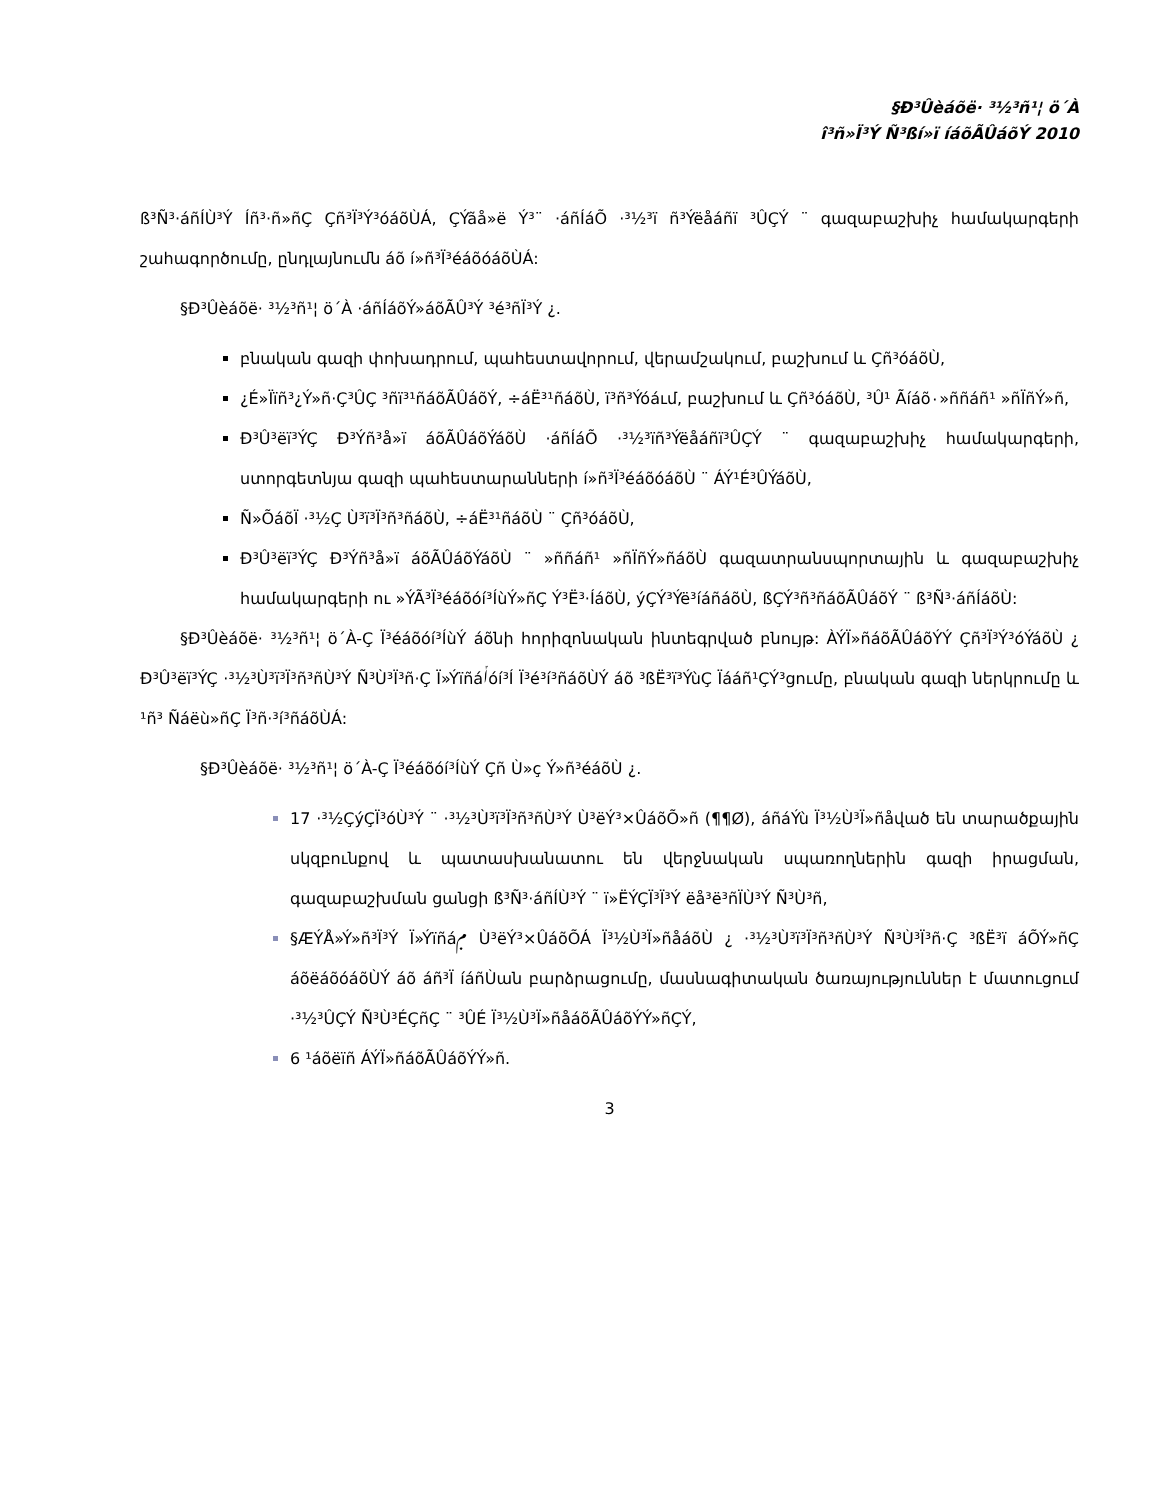§Ð³Ûèáõë· ³½³ñ¹¦ ö´À
î³ñ»Ï³Ý Ñ³ßí»ï íáõÃÛáõÝ 2010
ß³Ñ³·áñÍÙ³Ý Íñ³·ñ»ñÇ Çñ³Ï³Ý³óáõÙÁ, ÇÝãå»ë Ý³¨ ·áñÍáÕ ·³½³ï ñ³Ýëåáñï ³ÛÇÝ ¨ գազաբաշխիչ համակարգերի շահագործումը, ընդլայնումն áõ í»ñ³Ï³éáõóáõÙÁ:
§Ð³Ûèáõë· ³½³ñ¹¦ ö´À ·áñÍáõÝ»áõÃÛ³Ý ³é³ñÏ³Ý ¿.
բնական գազի փոխադրում, պահեստավորում, վերամշակում, բաշխում և Çñ³óáõÙ,
¿É»Ïïñ³¿Ý»ñ·Ç³ÛÇ ³ñï³¹ñáõÃÛáõÝ, ÷áË³¹ñáõÙ, ï³ñ³Ýóáւմ, բաշխում և Çñ³óáõÙ, ³Û¹ Ãíáõ٠»ññáñ¹ »ñÏñÝ»ñ,
Ð³Û³ëï³ÝÇ Ð³Ýñ³å»ï áõÃÛáõÝáõÙ ·áñÍáÕ ·³½³ïñ³Ýëåáñï³ÛÇÝ ¨ գազաբաշխիչ համակարգերի, ստորգետնյա գազի պահեստարանների í»ñ³Ï³éáõóáõÙ ¨ ÁÝ¹É³ÛÝáõÙ,
Ñ»ÕáõÏ ·³½Ç Ù³ï³Ï³ñ³ñáõÙ, ÷áË³¹ñáõÙ ¨ Çñ³óáõÙ,
Ð³Û³ëï³ÝÇ Ð³Ýñ³å»ï áõÃÛáõÝáõÙ ¨ »ññáñ¹ »ñÏñÝ»ñáõÙ գազատրանսպորտային և գազաբաշխիչ համակարգերի ու »ÝÃ³Ï³éáõóí³ÍùÝ»ñÇ Ý³Ë³·ÍáõÙ, ýÇÝ³Ýë³íáñáõÙ, ßÇÝ³ñ³ñáõÃÛáõÝ ¨ ß³Ñ³·áñÍáõÙ:
§Ð³Ûèáõë· ³½³ñ¹¦ ö´À-Ç Ï³éáõóí³ÍùÝ áõնի հորիզոնական ինտեգրված բնույթ: ÀÝÏ»ñáõÃÛáõÝÝ Çñ³Ï³Ý³óÝáõÙ ¿ Ð³Û³ëï³ÝÇ ·³½³Ù³ï³Ï³ñ³ñÙ³Ý Ñ³Ù³Ï³ñ·Ç Ï»Ýïñáݳóí³Í Ï³é³í³ñáõÙÝ áõ ³ßË³ï³ÝùÇ Ïááñ¹ÇÝ³ցումը, բնական գազի ներկրումը և ¹ñ³ Ñáëù»ñÇ Ï³ñ·³í³ñáõÙÁ:
§Ð³Ûèáõë· ³½³ñ¹¦ ö´À-Ç Ï³éáõóí³ÍùÝ Çñ Ù»ç Ý»ñ³éáõÙ ¿.
17 ·³½ÇýÇÏ³óÙ³Ý ¨ ·³½³Ù³ï³Ï³ñ³ñÙ³Ý Ù³ëÝ³×ÛáõÕ»ñ (¶¶Ø), áñáÝù Ï³½Ù³Ï»ñåված են տարածքային սկզբունքով և պատասխանատու են վերջնական սպառողներին գազի իրացման, գազաբաշխման ցանցի ß³Ñ³·áñÍÙ³Ý ¨ ï»ËÝÇÏ³Ï³Ý ëå³ë³ñÏÙ³Ý Ñ³Ù³ñ,
§ÆÝÅ»Ý»ñ³Ï³Ý Ï»Ýïñáݦ Ù³ëÝ³×ÛáõÕÁ Ï³½Ù³Ï»ñåáõÙ ¿ ·³½³Ù³ï³Ï³ñ³ñÙ³Ý Ñ³Ù³Ï³ñ·Ç ³ßË³ï áÕÝ»ñÇ áõëáõóáõÙÝ áõ áñ³Ï íáñÙան բարձրացումը, մասնագիտական ծառայություններ է մատուցում ·³½³ÛÇÝ Ñ³Ù³ÉÇñÇ ¨ ³ÛÉ Ï³½Ù³Ï»ñåáõÃÛáõÝÝ»ñÇÝ,
6 ¹áõëïñ ÁÝÏ»ñáõÃÛáõÝÝ»ñ.
3